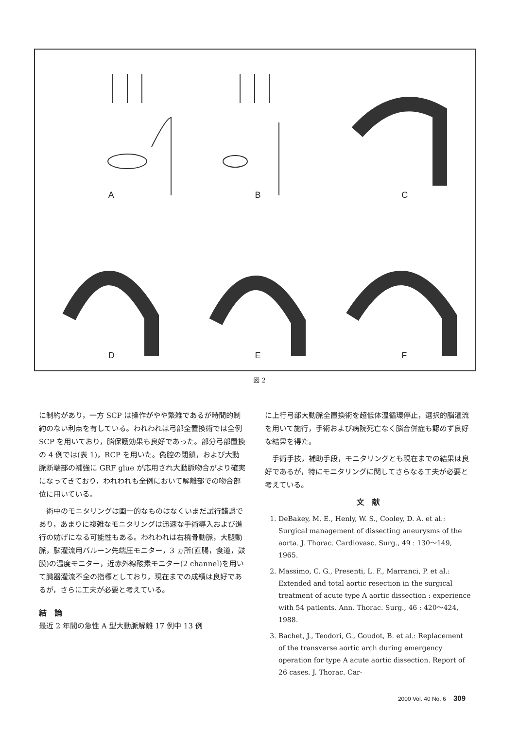A
B
C
D
E
F
図 2
に制約があり，一方 SCP は操作がやや繁雑であるが時間的制約のない利点を有している。われわれは弓部全置換術では全例 SCP を用いており，脳保護効果も良好であった。部分弓部置換の 4 例では(表 1)，RCP を用いた。偽腔の閉鎖，および大動脈断端部の補強に GRF glue が応用され大動脈吻合がより確実になってきており，われわれも全例において解離部での吻合部位に用いている。
術中のモニタリングは画一的なものはなくいまだ試行錯誤であり，あまりに複雑なモニタリングは迅速な手術導入および進行の妨げになる可能性もある。われわれは右橈骨動脈，大腿動脈，脳灌流用バルーン先端圧モニター，3 ヵ所(直腸，食道，鼓膜)の温度モニター，近赤外線酸素モニター(2 channel)を用いて臓器灌流不全の指標としており，現在までの成績は良好であるが，さらに工夫が必要と考えている。
結　論
最近 2 年間の急性 A 型大動脈解離 17 例中 13 例
に上行弓部大動脈全置換術を超低体温循環停止，選択的脳灌流を用いて施行，手術および病院死亡なく脳合併症も認めず良好な結果を得た。
手術手技，補助手段，モニタリングとも現在までの結果は良好であるが，特にモニタリングに関してさらなる工夫が必要と考えている。
文　献
1. DeBakey, M. E., Henly, W. S., Cooley, D. A. et al.: Surgical management of dissecting aneurysms of the aorta. J. Thorac. Cardiovasc. Surg., 49 : 130～149, 1965.
2. Massimo, C. G., Presenti, L. F., Marranci, P. et al.: Extended and total aortic resection in the surgical treatment of acute type A aortic dissection : experience with 54 patients. Ann. Thorac. Surg., 46 : 420～424, 1988.
3. Bachet, J., Teodori, G., Goudot, B. et al.: Replacement of the transverse aortic arch during emergency operation for type A acute aortic dissection. Report of 26 cases. J. Thorac. Car-
2000 Vol. 40 No. 6 309